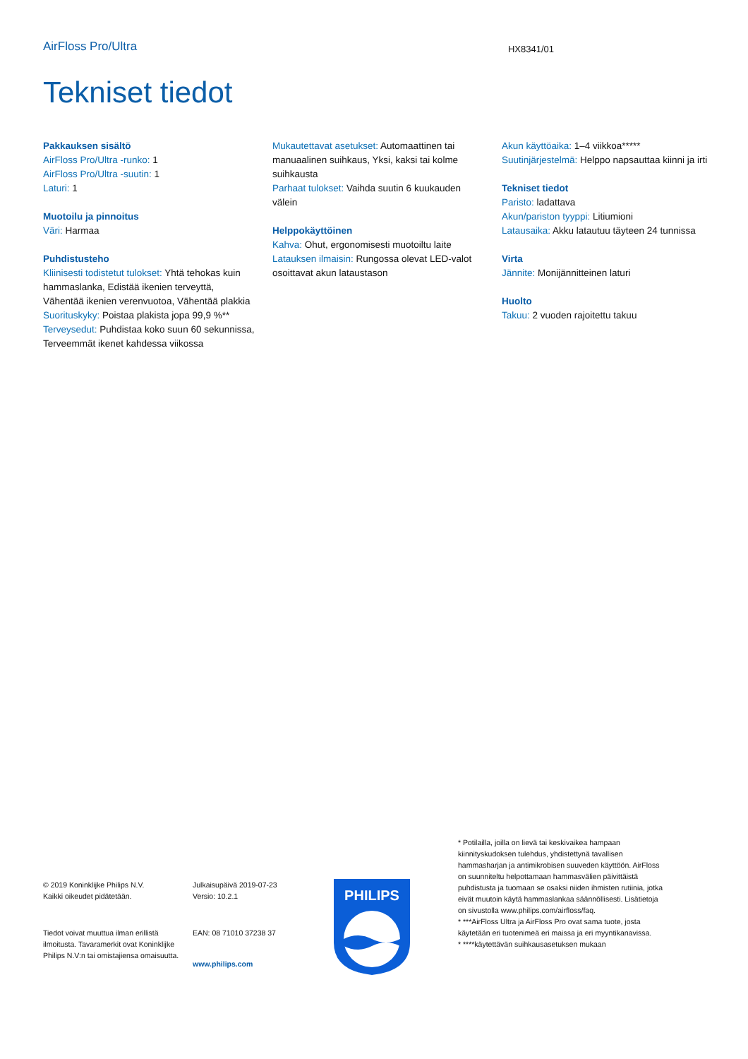AirFloss Pro/Ultra
HX8341/01
Tekniset tiedot
Pakkauksen sisältö
AirFloss Pro/Ultra -runko: 1
AirFloss Pro/Ultra -suutin: 1
Laturi: 1
Muotoilu ja pinnoitus
Väri: Harmaa
Puhdistusteho
Kliinisesti todistetut tulokset: Yhtä tehokas kuin hammaslanka, Edistää ikenien terveyttä, Vähentää ikenien verenvuotoa, Vähentää plakkia
Suorituskyky: Poistaa plakista jopa 99,9 %**
Terveysedut: Puhdistaa koko suun 60 sekunnissa, Terveemmät ikenet kahdessa viikossa
Mukautettavat asetukset: Automaattinen tai manuaalinen suihkaus, Yksi, kaksi tai kolme suihkausta
Parhaat tulokset: Vaihda suutin 6 kuukauden välein
Helppokäyttöinen
Kahva: Ohut, ergonomisesti muotoiltu laite
Latauksen ilmaisin: Rungossa olevat LED-valot osoittavat akun lataustason
Akun käyttöaika: 1–4 viikkoa*****
Suutinjärjestelmä: Helppo napsauttaa kiinni ja irti
Tekniset tiedot
Paristo: ladattava
Akun/pariston tyyppi: Litiumioni
Latausaika: Akku latautuu täyteen 24 tunnissa
Virta
Jännite: Monijännitteinen laturi
Huolto
Takuu: 2 vuoden rajoitettu takuu
© 2019 Koninklijke Philips N.V.
Kaikki oikeudet pidätetään.
Tiedot voivat muuttua ilman erillistä ilmoitusta. Tavaramerkit ovat Koninklijke Philips N.V:n tai omistajiensa omaisuutta.
Julkaisupäivä 2019-07-23
Versio: 10.2.1
EAN: 08 71010 37238 37
www.philips.com
PHILIPS
* Potilailla, joilla on lievä tai keskivaikea hampaan kiinnityskudoksen tulehdus, yhdistettynä tavallisen hammasharjan ja antimikrobisen suuveden käyttöön. AirFloss on suunniteltu helpottamaan hammasvälien päivittäistä puhdistusta ja tuomaan se osaksi niiden ihmisten rutiinia, jotka eivät muutoin käytä hammaslankaa säännöllisesti. Lisätietoja on sivustolla www.philips.com/airfloss/faq.
* ***AirFloss Ultra ja AirFloss Pro ovat sama tuote, josta käytetään eri tuotenimeä eri maissa ja eri myyntikanavissa.
* ****käytettävän suihkausasetuksen mukaan